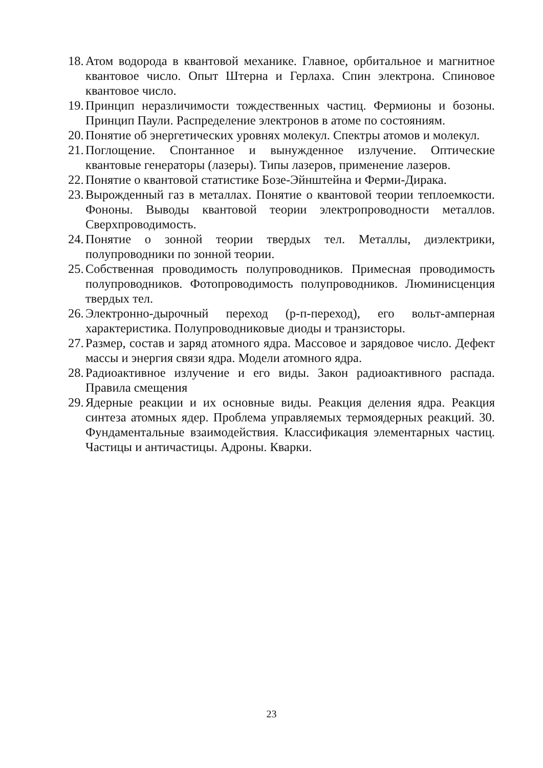18. Атом водорода в квантовой механике. Главное, орбитальное и магнитное квантовое число. Опыт Штерна и Герлаха. Спин электрона. Спиновое квантовое число.
19. Принцип неразличимости тождественных частиц. Фермионы и бозоны. Принцип Паули. Распределение электронов в атоме по состояниям.
20. Понятие об энергетических уровнях молекул. Спектры атомов и молекул.
21. Поглощение. Спонтанное и вынужденное излучение. Оптические квантовые генераторы (лазеры). Типы лазеров, применение лазеров.
22. Понятие о квантовой статистике Бозе-Эйнштейна и Ферми-Дирака.
23. Вырожденный газ в металлах. Понятие о квантовой теории теплоемкости. Фононы. Выводы квантовой теории электропроводности металлов. Сверхпроводимость.
24. Понятие о зонной теории твердых тел. Металлы, диэлектрики, полупроводники по зонной теории.
25. Собственная проводимость полупроводников. Примесная проводимость полупроводников. Фотопроводимость полупроводников. Люминисценция твердых тел.
26. Электронно-дырочный переход (р-п-переход), его вольт-амперная характеристика. Полупроводниковые диоды и транзисторы.
27. Размер, состав и заряд атомного ядра. Массовое и зарядовое число. Дефект массы и энергия связи ядра. Модели атомного ядра.
28. Радиоактивное излучение и его виды. Закон радиоактивного распада. Правила смещения
29. Ядерные реакции и их основные виды. Реакция деления ядра. Реакция синтеза атомных ядер. Проблема управляемых термоядерных реакций. 30. Фундаментальные взаимодействия. Классификация элементарных частиц. Частицы и античастицы. Адроны. Кварки.
23